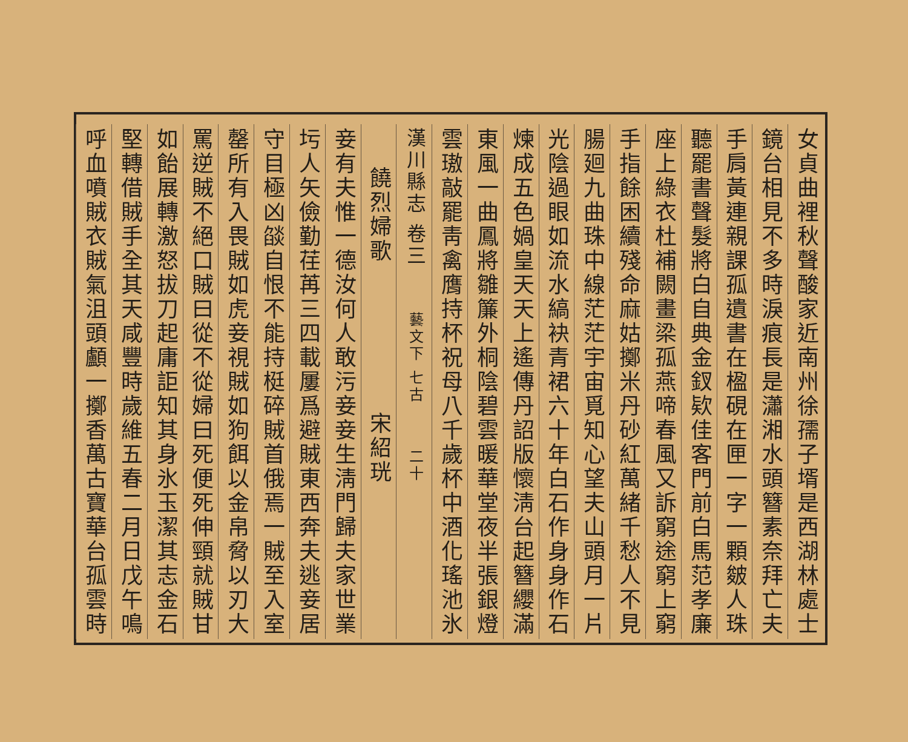女貞曲裡秋聲酸家近南州徐孺子壻是西湖林處士
鏡台相見不多時淚痕長是瀟湘水頭簪素奈拜亡夫
手肩黃連親課孤遺書在楹硯在匣一字一顆皴人珠
聽罷書聲髮將白自典金釵欵佳客門前白馬范孝廉
座上綠衣杜補闕畫梁孤燕啼春風又訴窮途窮上窮
手指餘困續殘命麻姑擲米丹砂紅萬緒千愁人不見
腸廻九曲珠中線茫茫宇宙覓知心望夫山頭月一片
光陰過眼如流水縞袂青裙六十年白石作身身作石
煉成五色媧皇天天上遙傳丹詔版懷淸台起簪纓滿
東風一曲鳳將雛簾外桐陰碧雲暖華堂夜半張銀燈
雲璈敲罷靑禽膺持杯祝母八千歲杯中酒化瑤池氷
漢川縣志 卷三 藝文下 七古 二十
饒烈婦歌 宋紹珖
妾有夫惟一德汝何人敢污妾妾生淸門歸夫家世業
圬人矢儉勤荏苒三四載屢爲避賊東西奔夫逃妾居
守目極凶燄自恨不能持梃碎賊首俄焉一賊至入室
罄所有入畏賊如虎妾視賊如狗餌以金帛脅以刃大
罵逆賊不絕口賊曰從不從婦曰死便死伸頸就賊甘
如飴展轉激怒拔刀起庸詎知其身氷玉潔其志金石
堅轉借賊手全其天咸豐時歲維五春二月日戊午鳴
呼血噴賊衣賊氣沮頭顱一擲香萬古寶華台孤雲時